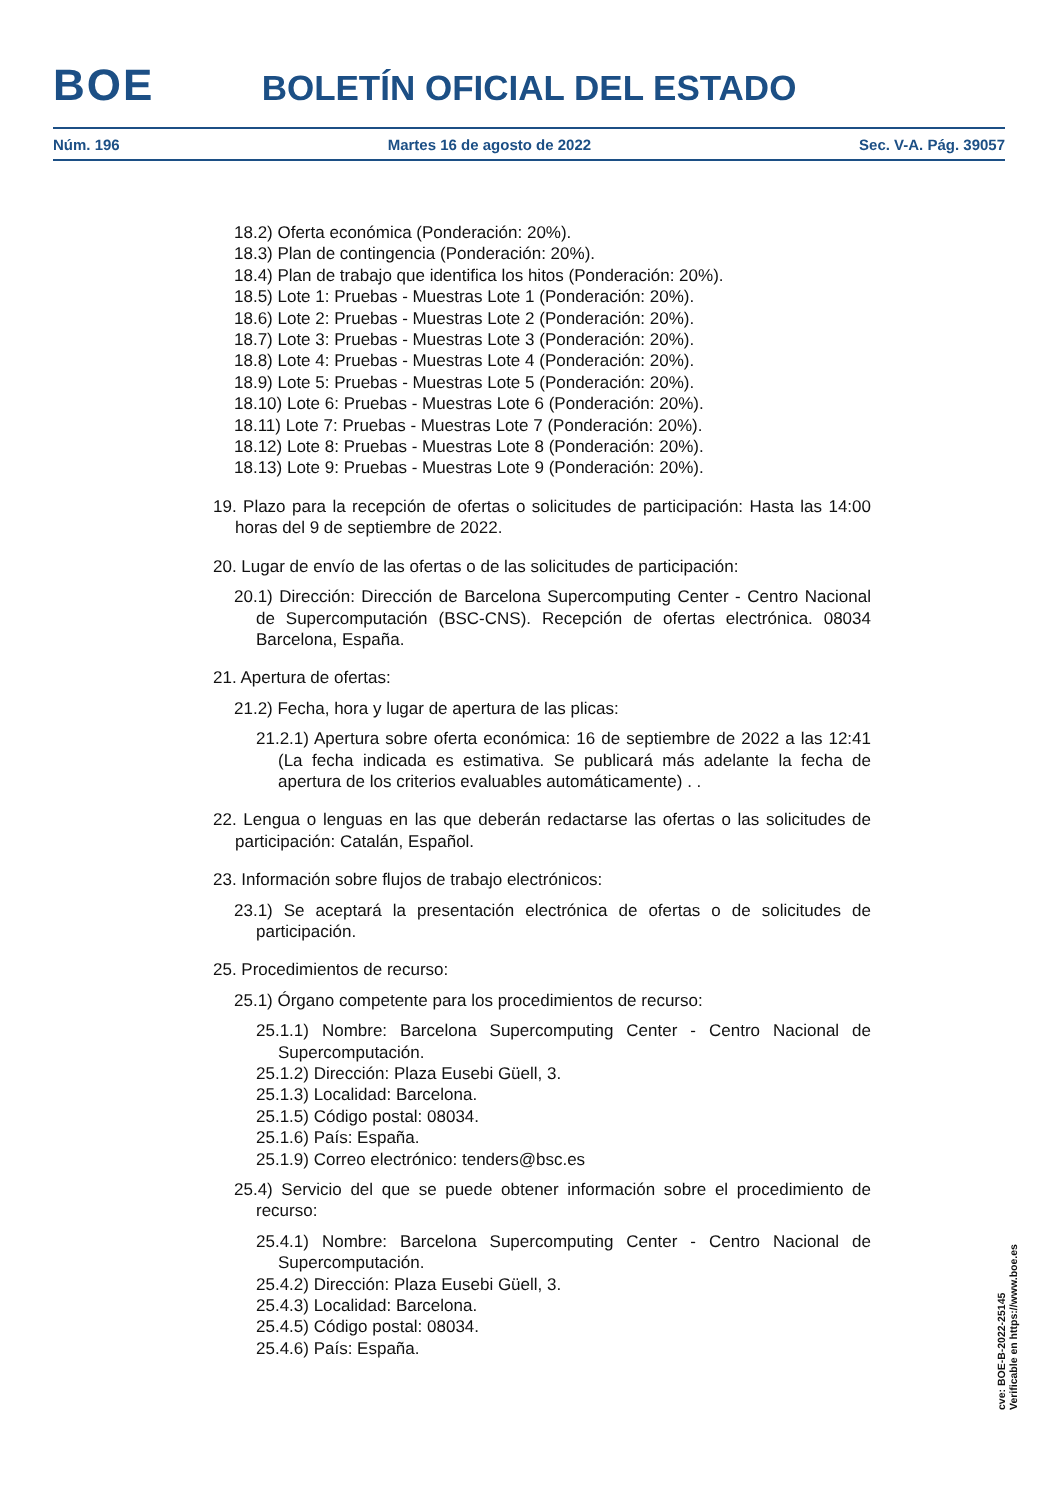BOE
BOLETÍN OFICIAL DEL ESTADO
Núm. 196 Martes 16 de agosto de 2022 Sec. V-A. Pág. 39057
18.2) Oferta económica (Ponderación: 20%).
18.3) Plan de contingencia (Ponderación: 20%).
18.4) Plan de trabajo que identifica los hitos (Ponderación: 20%).
18.5) Lote 1: Pruebas - Muestras Lote 1 (Ponderación: 20%).
18.6) Lote 2: Pruebas - Muestras Lote 2 (Ponderación: 20%).
18.7) Lote 3: Pruebas - Muestras Lote 3 (Ponderación: 20%).
18.8) Lote 4: Pruebas - Muestras Lote 4 (Ponderación: 20%).
18.9) Lote 5: Pruebas - Muestras Lote 5 (Ponderación: 20%).
18.10) Lote 6: Pruebas - Muestras Lote 6 (Ponderación: 20%).
18.11) Lote 7: Pruebas - Muestras Lote 7 (Ponderación: 20%).
18.12) Lote 8: Pruebas - Muestras Lote 8 (Ponderación: 20%).
18.13) Lote 9: Pruebas - Muestras Lote 9 (Ponderación: 20%).
19. Plazo para la recepción de ofertas o solicitudes de participación: Hasta las 14:00 horas del 9 de septiembre de 2022.
20. Lugar de envío de las ofertas o de las solicitudes de participación:
20.1) Dirección: Dirección de Barcelona Supercomputing Center - Centro Nacional de Supercomputación (BSC-CNS). Recepción de ofertas electrónica. 08034 Barcelona, España.
21. Apertura de ofertas:
21.2) Fecha, hora y lugar de apertura de las plicas:
21.2.1) Apertura sobre oferta económica: 16 de septiembre de 2022 a las 12:41 (La fecha indicada es estimativa. Se publicará más adelante la fecha de apertura de los criterios evaluables automáticamente) . .
22. Lengua o lenguas en las que deberán redactarse las ofertas o las solicitudes de participación: Catalán, Español.
23. Información sobre flujos de trabajo electrónicos:
23.1) Se aceptará la presentación electrónica de ofertas o de solicitudes de participación.
25. Procedimientos de recurso:
25.1) Órgano competente para los procedimientos de recurso:
25.1.1) Nombre: Barcelona Supercomputing Center - Centro Nacional de Supercomputación.
25.1.2) Dirección: Plaza Eusebi Güell, 3.
25.1.3) Localidad: Barcelona.
25.1.5) Código postal: 08034.
25.1.6) País: España.
25.1.9) Correo electrónico: tenders@bsc.es
25.4) Servicio del que se puede obtener información sobre el procedimiento de recurso:
25.4.1) Nombre: Barcelona Supercomputing Center - Centro Nacional de Supercomputación.
25.4.2) Dirección: Plaza Eusebi Güell, 3.
25.4.3) Localidad: Barcelona.
25.4.5) Código postal: 08034.
25.4.6) País: España.
cve: BOE-B-2022-25145
Verificable en https://www.boe.es